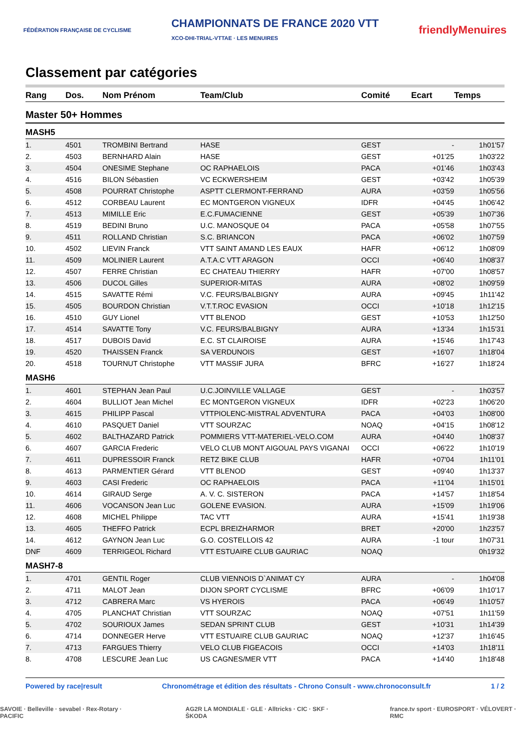FÉDÉRATION FRANÇAISE DE CYCLISME CHAMPIONNATS DE FRANCE 2020 VTT
XCO-DHI-TRIAL-VTTAE · LES MENUIRES friendlyMenuires
Classement par catégories
| Rang | Dos. | Nom Prénom | Team/Club | Comité | Ecart | Temps |
| --- | --- | --- | --- | --- | --- | --- |
| Master 50+ Hommes | | | | | | |
| MASH5 | | | | | | |
| 1. | 4501 | TROMBINI Bertrand | HASE | GEST | - | 1h01'57 |
| 2. | 4503 | BERNHARD Alain | HASE | GEST | +01'25 | 1h03'22 |
| 3. | 4504 | ONESIME Stephane | OC RAPHAELOIS | PACA | +01'46 | 1h03'43 |
| 4. | 4516 | BILON Sébastien | VC ECKWERSHEIM | GEST | +03'42 | 1h05'39 |
| 5. | 4508 | POURRAT Christophe | ASPTT CLERMONT-FERRAND | AURA | +03'59 | 1h05'56 |
| 6. | 4512 | CORBEAU Laurent | EC MONTGERON VIGNEUX | IDFR | +04'45 | 1h06'42 |
| 7. | 4513 | MIMILLE Eric | E.C.FUMACIENNE | GEST | +05'39 | 1h07'36 |
| 8. | 4519 | BEDINI Bruno | U.C. MANOSQUE 04 | PACA | +05'58 | 1h07'55 |
| 9. | 4511 | ROLLAND Christian | S.C. BRIANCON | PACA | +06'02 | 1h07'59 |
| 10. | 4502 | LIEVIN Franck | VTT SAINT AMAND LES EAUX | HAFR | +06'12 | 1h08'09 |
| 11. | 4509 | MOLINIER Laurent | A.T.A.C VTT ARAGON | OCCI | +06'40 | 1h08'37 |
| 12. | 4507 | FERRE Christian | EC CHATEAU THIERRY | HAFR | +07'00 | 1h08'57 |
| 13. | 4506 | DUCOL Gilles | SUPERIOR-MITAS | AURA | +08'02 | 1h09'59 |
| 14. | 4515 | SAVATTE Rémi | V.C. FEURS/BALBIGNY | AURA | +09'45 | 1h11'42 |
| 15. | 4505 | BOURDON Christian | V.T.T.ROC EVASION | OCCI | +10'18 | 1h12'15 |
| 16. | 4510 | GUY Lionel | VTT BLENOD | GEST | +10'53 | 1h12'50 |
| 17. | 4514 | SAVATTE Tony | V.C. FEURS/BALBIGNY | AURA | +13'34 | 1h15'31 |
| 18. | 4517 | DUBOIS David | E.C. ST CLAIROISE | AURA | +15'46 | 1h17'43 |
| 19. | 4520 | THAISSEN Franck | SA VERDUNOIS | GEST | +16'07 | 1h18'04 |
| 20. | 4518 | TOURNUT Christophe | VTT MASSIF JURA | BFRC | +16'27 | 1h18'24 |
| MASH6 | | | | | | |
| 1. | 4601 | STEPHAN Jean Paul | U.C.JOINVILLE VALLAGE | GEST | - | 1h03'57 |
| 2. | 4604 | BULLIOT Jean Michel | EC MONTGERON VIGNEUX | IDFR | +02'23 | 1h06'20 |
| 3. | 4615 | PHILIPP Pascal | VTTPIOLENC-MISTRAL ADVENTURA | PACA | +04'03 | 1h08'00 |
| 4. | 4610 | PASQUET Daniel | VTT SOURZAC | NOAQ | +04'15 | 1h08'12 |
| 5. | 4602 | BALTHAZARD Patrick | POMMIERS VTT-MATERIEL-VELO.COM | AURA | +04'40 | 1h08'37 |
| 6. | 4607 | GARCIA Frederic | VELO CLUB MONT AIGOUAL PAYS VIGANAI | OCCI | +06'22 | 1h10'19 |
| 7. | 4611 | DUPRESSOIR Franck | RETZ BIKE CLUB | HAFR | +07'04 | 1h11'01 |
| 8. | 4613 | PARMENTIER Gérard | VTT BLENOD | GEST | +09'40 | 1h13'37 |
| 9. | 4603 | CASI Frederic | OC RAPHAELOIS | PACA | +11'04 | 1h15'01 |
| 10. | 4614 | GIRAUD Serge | A. V. C. SISTERON | PACA | +14'57 | 1h18'54 |
| 11. | 4606 | VOCANSON Jean Luc | GOLENE EVASION. | AURA | +15'09 | 1h19'06 |
| 12. | 4608 | MICHEL Philippe | TAC VTT | AURA | +15'41 | 1h19'38 |
| 13. | 4605 | THEFFO Patrick | ECPL BREIZHARMOR | BRET | +20'00 | 1h23'57 |
| 14. | 4612 | GAYNON Jean Luc | G.O. COSTELLOIS 42 | AURA | -1 tour | 1h07'31 |
| DNF | 4609 | TERRIGEOL Richard | VTT ESTUAIRE CLUB GAURIAC | NOAQ | | 0h19'32 |
| MASH7-8 | | | | | | |
| 1. | 4701 | GENTIL Roger | CLUB VIENNOIS D`ANIMAT CY | AURA | - | 1h04'08 |
| 2. | 4711 | MALOT Jean | DIJON SPORT CYCLISME | BFRC | +06'09 | 1h10'17 |
| 3. | 4712 | CABRERA Marc | VS HYEROIS | PACA | +06'49 | 1h10'57 |
| 4. | 4705 | PLANCHAT Christian | VTT SOURZAC | NOAQ | +07'51 | 1h11'59 |
| 5. | 4702 | SOURIOUX James | SEDAN SPRINT CLUB | GEST | +10'31 | 1h14'39 |
| 6. | 4714 | DONNEGER Herve | VTT ESTUAIRE CLUB GAURIAC | NOAQ | +12'37 | 1h16'45 |
| 7. | 4713 | FARGUES Thierry | VELO CLUB FIGEACOIS | OCCI | +14'03 | 1h18'11 |
| 8. | 4708 | LESCURE Jean Luc | US CAGNES/MER VTT | PACA | +14'40 | 1h18'48 |
Powered by race|result Chronométrage et édition des résultats - Chrono Consult - www.chronoconsult.fr 1 / 2
SAVOIE · Belleville · sevabel · Rex-Rotary · PACIFIC AG2R LA MONDIALE · GLE · Alltricks · CIC · SKF · ŠKODA france.tv sport · EUROSPORT · VÉLOVERT · RMC